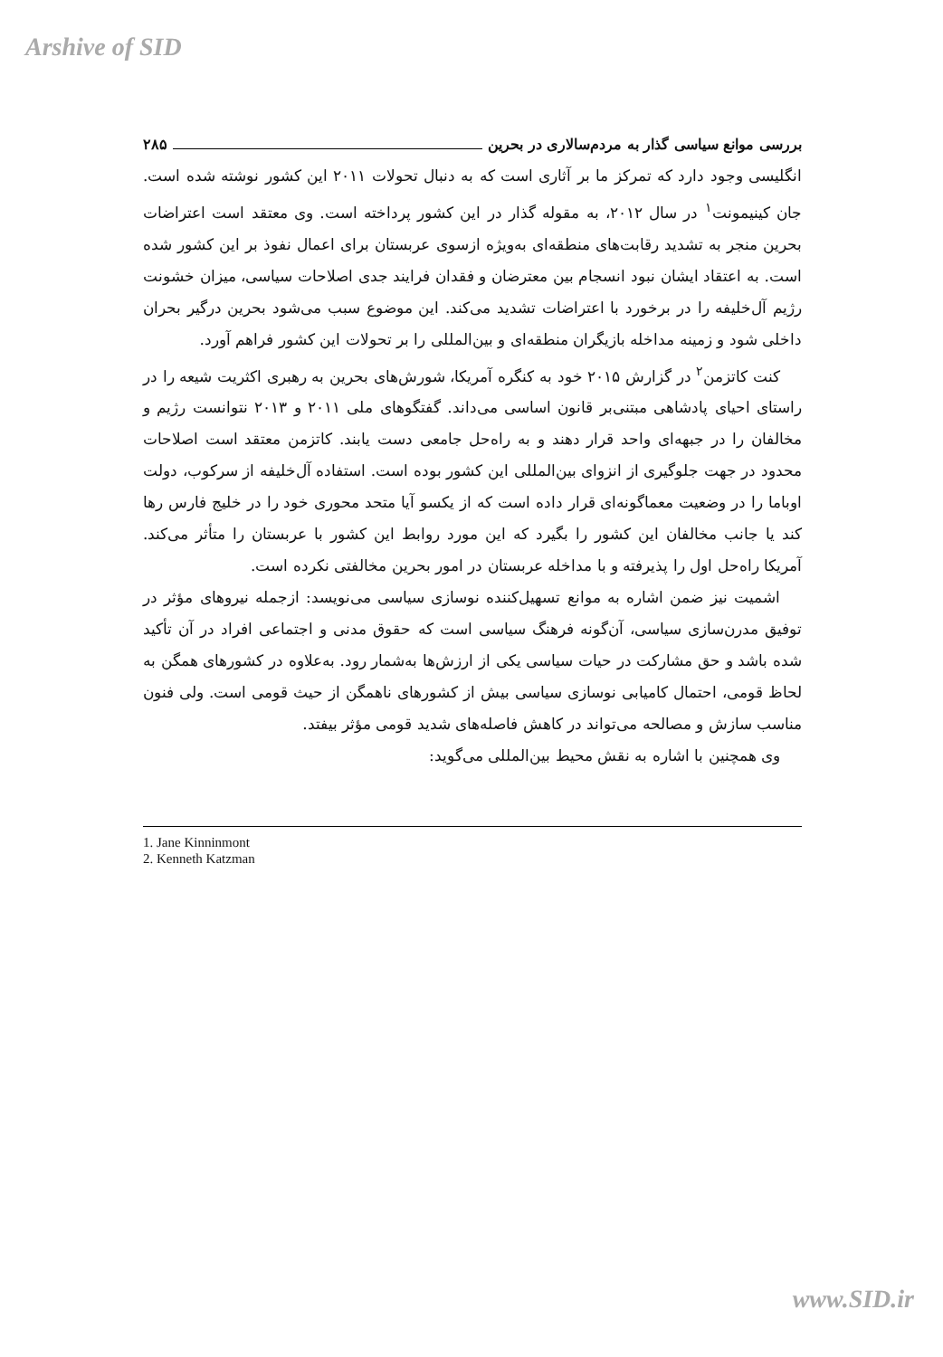Arshive of SID
بررسی موانع سیاسی گذار به مردم‌سالاری در بحرین ۲۸۵
انگلیسی وجود دارد که تمرکز ما بر آثاری است که به دنبال تحولات ۲۰۱۱ این کشور نوشته شده است. جان کینیمونت<sup>۱</sup> در سال ۲۰۱۲، به مقوله گذار در این کشور پرداخته است. وی معتقد است اعتراضات بحرین منجر به تشدید رقابت‌های منطقه‌ای به‌ویژه ازسوی عربستان برای اعمال نفوذ بر این کشور شده است. به اعتقاد ایشان نبود انسجام بین معترضان و فقدان فرایند جدی اصلاحات سیاسی، میزان خشونت رژیم آل‌خلیفه را در برخورد با اعتراضات تشدید می‌کند. این موضوع سبب می‌شود بحرین درگیر بحران داخلی شود و زمینه مداخله بازیگران منطقه‌ای و بین‌المللی را بر تحولات این کشور فراهم آورد.
کنت کاتزمن<sup>۲</sup> در گزارش ۲۰۱۵ خود به کنگره آمریکا، شورش‌های بحرین به رهبری اکثریت شیعه را در راستای احیای پادشاهی مبتنی‌بر قانون اساسی می‌داند. گفتگوهای ملی ۲۰۱۱ و ۲۰۱۳ نتوانست رژیم و مخالفان را در جبهه‌ای واحد قرار دهند و به راه‌حل جامعی دست یابند. کاتزمن معتقد است اصلاحات محدود در جهت جلوگیری از انزوای بین‌المللی این کشور بوده است. استفاده آل‌خلیفه از سرکوب، دولت اوباما را در وضعیت معماگونه‌ای قرار داده است که از یکسو آیا متحد محوری خود را در خلیج فارس رها کند یا جانب مخالفان این کشور را بگیرد که این مورد روابط این کشور با عربستان را متأثر می‌کند. آمریکا راه‌حل اول را پذیرفته و با مداخله عربستان در امور بحرین مخالفتی نکرده است.
اشمیت نیز ضمن اشاره به موانع تسهیل‌کننده نوسازی سیاسی می‌نویسد: ازجمله نیروهای مؤثر در توفیق مدرن‌سازی سیاسی، آن‌گونه فرهنگ سیاسی است که حقوق مدنی و اجتماعی افراد در آن تأکید شده باشد و حق مشارکت در حیات سیاسی یکی از ارزش‌ها به‌شمار رود. به‌علاوه در کشورهای همگن به لحاظ قومی، احتمال کامیابی نوسازی سیاسی بیش از کشورهای ناهمگن از حیث قومی است. ولی فنون مناسب سازش و مصالحه می‌تواند در کاهش فاصله‌های شدید قومی مؤثر بیفتد.
وی همچنین با اشاره به نقش محیط بین‌المللی می‌گوید:
1. Jane Kinninmont
2. Kenneth Katzman
www.SID.ir